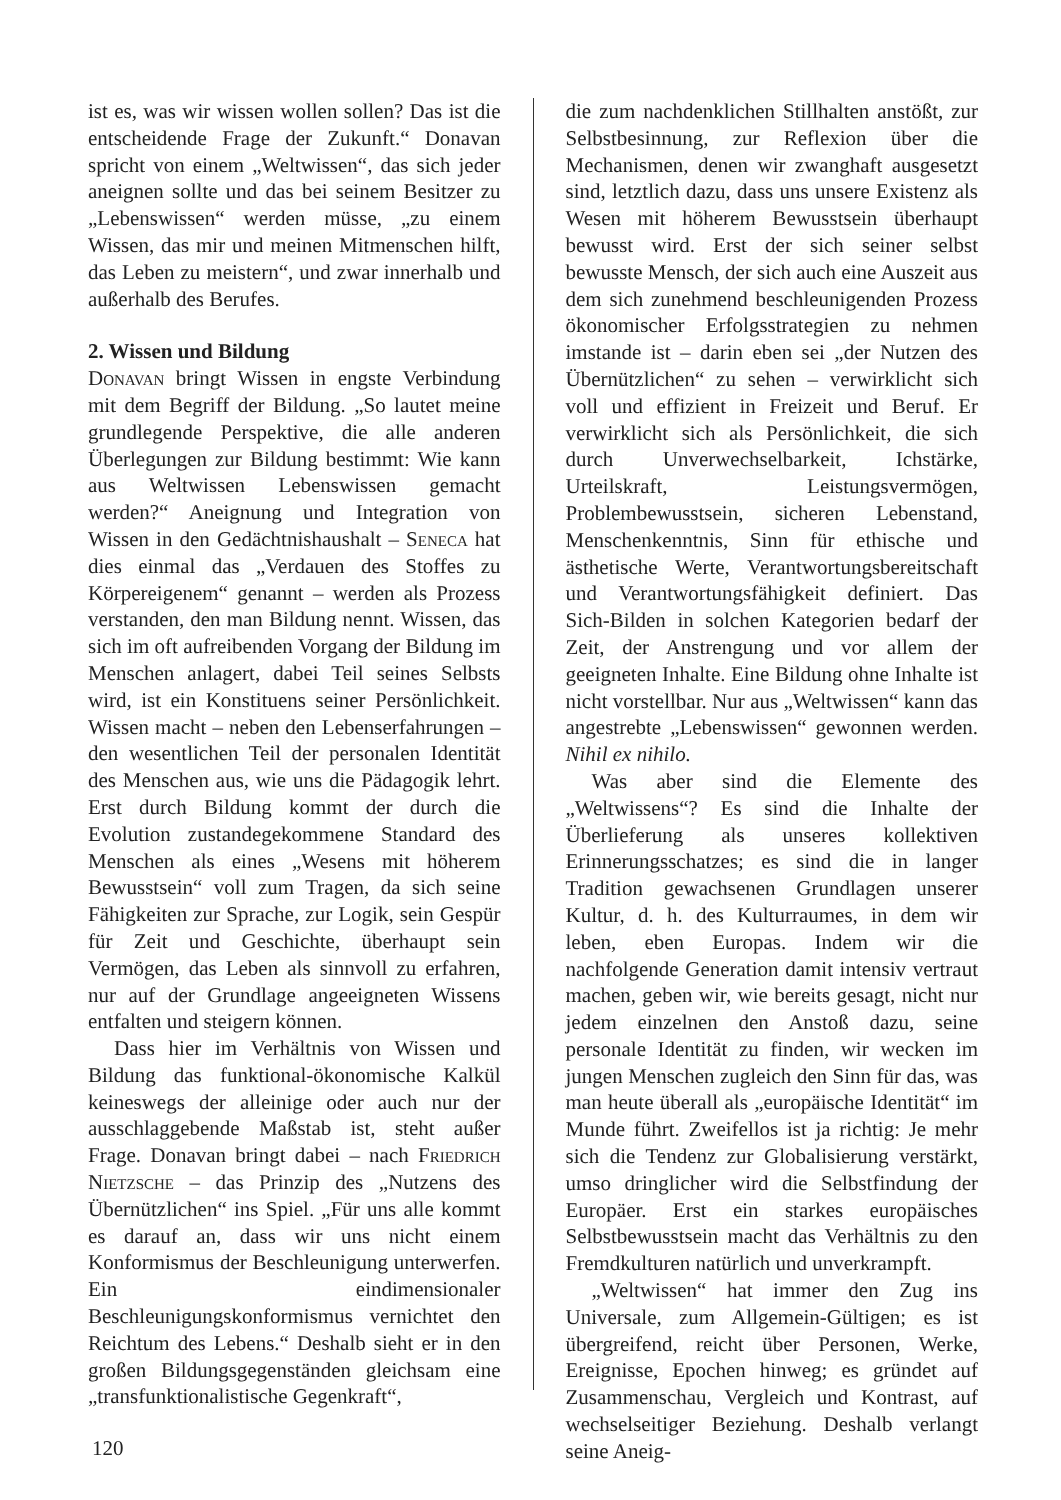ist es, was wir wissen wollen sollen? Das ist die entscheidende Frage der Zukunft.“ Donavan spricht von einem „Weltwissen“, das sich jeder aneignen sollte und das bei seinem Besitzer zu „Lebenswissen“ werden müsse, „zu einem Wissen, das mir und meinen Mitmenschen hilft, das Leben zu meistern“, und zwar innerhalb und außerhalb des Berufes.
2. Wissen und Bildung
Donavan bringt Wissen in engste Verbindung mit dem Begriff der Bildung. „So lautet meine grundlegende Perspektive, die alle anderen Überlegungen zur Bildung bestimmt: Wie kann aus Weltwissen Lebenswissen gemacht werden?“ Aneignung und Integration von Wissen in den Gedächtnishaushalt – Seneca hat dies einmal das „Verdauen des Stoffes zu Körpereigenem“ genannt – werden als Prozess verstanden, den man Bildung nennt. Wissen, das sich im oft aufreibenden Vorgang der Bildung im Menschen anlagert, dabei Teil seines Selbsts wird, ist ein Konstituens seiner Persönlichkeit. Wissen macht – neben den Lebenserfahrungen – den wesentlichen Teil der personalen Identität des Menschen aus, wie uns die Pädagogik lehrt. Erst durch Bildung kommt der durch die Evolution zustandegekommene Standard des Menschen als eines „Wesens mit höherem Bewusstsein“ voll zum Tragen, da sich seine Fähigkeiten zur Sprache, zur Logik, sein Gespür für Zeit und Geschichte, überhaupt sein Vermögen, das Leben als sinnvoll zu erfahren, nur auf der Grundlage angeeigneten Wissens entfalten und steigern können.
Dass hier im Verhältnis von Wissen und Bildung das funktional-ökonomische Kalkül keineswegs der alleinige oder auch nur der ausschlaggebende Maßstab ist, steht außer Frage. Donavan bringt dabei – nach Friedrich Nietzsche – das Prinzip des „Nutzens des Übernützlichen“ ins Spiel. „Für uns alle kommt es darauf an, dass wir uns nicht einem Konformismus der Beschleunigung unterwerfen. Ein eindimensionaler Beschleunigungskonformismus vernichtet den Reichtum des Lebens.“ Deshalb sieht er in den großen Bildungsgegenständen gleichsam eine „transfunktionalistische Gegenkraft“,
die zum nachdenklichen Stillhalten anstößt, zur Selbstbesinnung, zur Reflexion über die Mechanismen, denen wir zwanghaft ausgesetzt sind, letztlich dazu, dass uns unsere Existenz als Wesen mit höherem Bewusstsein überhaupt bewusst wird. Erst der sich seiner selbst bewusste Mensch, der sich auch eine Auszeit aus dem sich zunehmend beschleunigenden Prozess ökonomischer Erfolgsstrategien zu nehmen imstande ist – darin eben sei „der Nutzen des Übernützlichen“ zu sehen – verwirklicht sich voll und effizient in Freizeit und Beruf. Er verwirklicht sich als Persönlichkeit, die sich durch Unverwechselbarkeit, Ichstärke, Urteilskraft, Leistungsvermögen, Problembewusstsein, sicheren Lebenstand, Menschenkenntnis, Sinn für ethische und ästhetische Werte, Verantwortungsbereitschaft und Verantwortungsfähigkeit definiert. Das Sich-Bilden in solchen Kategorien bedarf der Zeit, der Anstrengung und vor allem der geeigneten Inhalte. Eine Bildung ohne Inhalte ist nicht vorstellbar. Nur aus „Weltwissen“ kann das angestrebte „Lebenswissen“ gewonnen werden. Nihil ex nihilo.
Was aber sind die Elemente des „Weltwissens“? Es sind die Inhalte der Überlieferung als unseres kollektiven Erinnerungsschatzes; es sind die in langer Tradition gewachsenen Grundlagen unserer Kultur, d. h. des Kulturraumes, in dem wir leben, eben Europas. Indem wir die nachfolgende Generation damit intensiv vertraut machen, geben wir, wie bereits gesagt, nicht nur jedem einzelnen den Anstoß dazu, seine personale Identität zu finden, wir wecken im jungen Menschen zugleich den Sinn für das, was man heute überall als „europäische Identität“ im Munde führt. Zweifellos ist ja richtig: Je mehr sich die Tendenz zur Globalisierung verstärkt, umso dringlicher wird die Selbstfindung der Europäer. Erst ein starkes europäisches Selbstbewusstsein macht das Verhältnis zu den Fremdkulturen natürlich und unverkrampft.
„Weltwissen“ hat immer den Zug ins Universale, zum Allgemein-Gültigen; es ist übergreifend, reicht über Personen, Werke, Ereignisse, Epochen hinweg; es gründet auf Zusammenschau, Vergleich und Kontrast, auf wechselseitiger Beziehung. Deshalb verlangt seine Aneig-
120